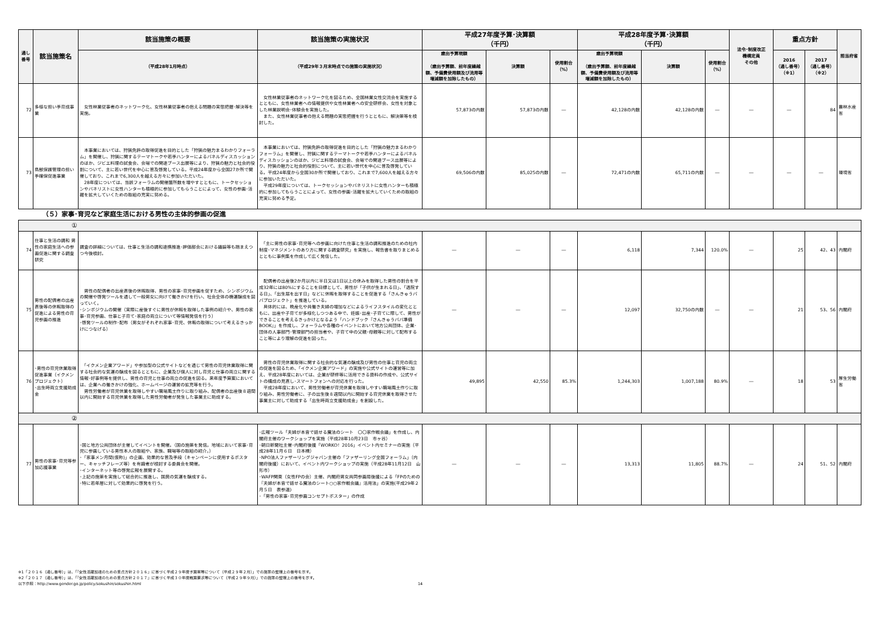| 通し番号 | 該当施策名 | 該当施策の概要 | 該当施策の実施状況 | 平成27年度予算･決算額 （千円） | | | 平成28年度予算･決算額 （千円） | | | 法令･制度改正 機構定員 その他 | 重点方針 | | 担当府省 |
| --- | --- | --- | --- | --- | --- | --- | --- | --- | --- | --- | --- | --- | --- |
| | | | | 歳出予算現額 （歳出予算額、前年度繰越額、予備費使用額及び流用等増減額を加除したもの） | 決算額 | 使用割合 （%） | 歳出予算現額 （歳出予算額、前年度繰越額、予備費使用額及び流用等増減額を加除したもの） | 決算額 | 使用割合 （%） | | 2016 （通し番号） （※1） | 2017 （通し番号） （※2） | |
| | | （平成28年1月時点） | （平成29年３月末時点での施策の実施状況） | | | | | | | | | | |
| 72 | 多様な担い手育成事業 | 女性林業従事者のネットワーク化、女性林業従事者の抱える問題の実態把握･解決等を実施。 | 女性林業従事者のネットワーク化を図るため、全国林業女性交流会を実施するとともに、女性林業者への情報提供や女性林業者への安全研修会、女性を対象とした林業説明会･体験会を実施した。 また、女性林業従事者の抱える問題の実態把握を行うとともに、解決策等を検討した。 | 57,873の内数 | 57,873の内数 | ― | 42,128の内数 | 42,128の内数 | ― | ― | ― | 84 | 農林水産省 |
| 73 | 鳥獣保護管理の担い手確保促進事業 | 本事業においては、狩猟免許の取得促進を目的とした「狩猟の魅力まるわかりフォーラム」を開催し、狩猟に関するテーマトークや若手ハンターによるパネルディスカッションのほか、ジビエ料理の試食会、会場での関連ブース出展等により、狩猟の魅力と社会的役割について、主に若い世代を中心に普及啓発している。平成24年度から全国27か所で開催しており、これまで6,300人を越える方々に参加いただいた。 28年度については、当該フォーラムの開催箇所数を増やすとともに、トークセッションやパネリストに女性ハンターも積極的に参加してもらうことによって、女性の参画･活躍を拡大していくための取組の充実に努める。 | 本事業においては、狩猟免許の取得促進を目的とした「狩猟の魅力まるわかりフォーラム」を開催し、狩猟に関するテーマトークや若手ハンターによるパネルディスカッションのほか、ジビエ料理の試食会、会場での関連ブース出展等により、狩猟の魅力と社会的役割について、主に若い世代を中心に普及啓発している。平成24年度から全国30か所で開催しており、これまで7,600人を越える方々に参加いただいた。 平成29年度については、トークセッションやパネリストに女性ハンターも積極的に参加してもらうことによって、女性の参画･活躍を拡大していくための取組の充実に努める予定。 | 69,506の内数 | 85,025の内数 | ― | 72,471の内数 | 65,711の内数 | ― | ― | ― | ― | 環境省 |
| （５）家事･育児など家庭生活における男性の主体的参画の促進 | | | | | | | | | | | | | |
| ① | | | | | | | | | | | | | |
| 74 | 仕事と生活の調和 男性の家庭生活への参画促進に関する調査研究 | 調査の詳細については、仕事と生活の調和連携推進･評価部会における議論等も踏まえつつ今後検討。 | 「主に男性の家事･育児等への参画に向けた仕事と生活の調和推進のための社内制度･マネジメントのあり方に関する調査研究」を実施し、報告書を取りまとめるとともに事例集を作成して広く発信した。 | ― | ― | ― | 6,118 | 7,344 | 120.0% | ― | 25 | 42、43 | 内閣府 |
| 75 | 男性の配偶者の出産直後等の休暇取得の促進による男性の育児参画の推進 | 男性の配偶者の出産直後の休暇取得、男性の家事･育児参画を促すため、シンポジウムの開催や啓発ツールを通して一般男女に向けて働きかけを行い、社会全体の機運醸成を図っていく。 ･シンポジウムの開催（実際に産後すぐに男性が休暇を取得した事例の紹介や、男性の家事･育児参画、仕事と子育て･家庭の両立について等情報発信を行う） ･啓発ツールの制作･配布（男女がそれぞれ家事･育児、休暇の取得について考えるきっかけにつなげる） | 配偶者の出産後2か月以内に半日又は1日以上の休みを取得した男性の割合を平成32年には80%にすることを目標として、男性が「子供が生まれる日」、「退院する日」、「出生届を出す日」などに休暇を取得することを促進する「さんきゅうパパプロジェクト」を推進している。 具体的には、晩産化や共働き夫婦の増加などによるライフスタイルの変化とともに、出産や子育てが多様化しつつある中で、妊娠･出産･子育てに際して、男性ができることを考えるきっかけとなるよう「ハンドブック『さんきゅうパパ準備BOOK』」を作成し、フォーラムや各種のイベントにおいて地方公共団体、企業･団体の人事部門･管理部門の担当者や、子育て中の父親･母親等に対して配布すること等により理解の促進を図った。 | ― | ― | ― | 12,097 | 32,750の内数 | ― | ― | 21 | 53、56 | 内閣府 |
| 76 | ･男性の育児休業取得促進事業（イクメンプロジェクト） ･出生時両立支援助成金 | 「イクメン企業アワード」や参加型の公式サイトなどを通じて男性の育児休業取得に関する社会的な気運の醸成を図るとともに、企業及び個人に対し育児と仕事の両立に関する情報･好事例等を提供し、男性の育児と仕事の両立の促進を図る。来年度予算案においては、企業への働きかけの強化、ホームページの運営の拡充等を行う。 男性労働者が育児休業を取得しやすい職場風土作りに取り組み、配偶者の出産後８週間以内に開始する育児休業を取得した男性労働者が発生した事業主に助成する。 | 男性の育児休業取得に関する社会的な気運の醸成及び男性の仕事と育児の両立の促進を図るため、「イクメン企業アワード」の実施や公式サイトの運営等に加え、平成28年度においては、企業が研修等に活用できる資料の作成や、公式サイトの構成の見直し･スマートフォンへの対応を行った。 平成28年度において、男性労働者が育児休業を取得しやすい職場風土作りに取り組み、男性労働者に、子の出生後８週間以内に開始する育児休業を取得させた事業主に対して助成する「出生時両立支援助成金」を創設した。 | 49,895 | 42,550 | 85.3% | 1,244,303 | 1,007,188 | 80.9% | ― | 18 | 53 | 厚生労働省 |
| ② | | | | | | | | | | | | | |
| 77 | 男性の家事･育児等参加応援事業 | ･国と地方公共団体が主催してイベントを開催。（国の施策を発信。地域において家事･育児に参画している男性本人の取組や、家族、職場等の取組の紹介。） ･「家事メン月間(仮称)」の企画、効果的な普及手段（キャンペーンに使用するポスター、キャッチフレーズ等）を有識者が検討する委員会を開催。 ･インターネット等の啓発広報を展開する。 ･上記の施策を実施して総合的に推進し、国民の気運を醸成する。 ･特に若年層に対して効果的に啓発を行う。 | ･広報ツール「夫婦が本音で話せる魔法のシート 〇〇家作戦会議」を作成し、内閣府主催のワークショップを実施（平成28年10月23日 市ヶ谷） ･朝日新聞社主催･内閣府後援「WORKO！2016」イベント内セミナーの実施（平成28年11月６日 日本橋） ･NPO法人ファザーリングジャパン主催の「ファザーリング全国フォーラム」（内閣府後援）において、イベント内ワークショップの実施（平成28年11月12日 山形市） ･WAFP関東（女性FPの会）主催、内閣府男女共同参画局後援による「FPのための『夫婦が本音で話せる魔法のシート○○家作戦会議』活用法」の実施(平成29年２月５日 表参道) ･「男性の家事･育児参画コンセプトポスター」の作成 | ― | ― | ― | 13,313 | 11,805 | 88.7% | ― | 24 | 51、52 | 内閣府 |
※1「２０１６（通し番号）」は、「『女性活躍加速のための重点方針２０１６』に基づく平成２９年度予算案等について（平成２９年２月）」での施策の整理上の番号を示す。
※2「２０１７（通し番号）」は、「『女性活躍加速のための重点方針２０１７』に基づく平成３０年度概算要求等について（平成２９年９月）」での施策の整理上の番号を示す。
以下参照：http://www.gender.go.jp/policy/sokushin/sokushin.html 14